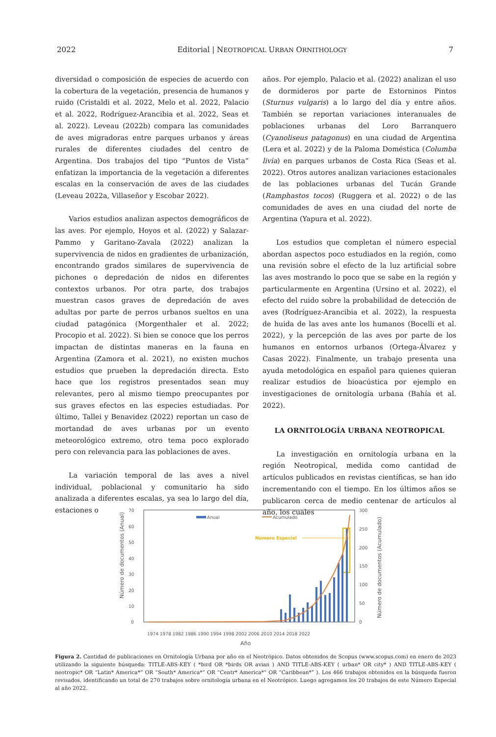2022 Editorial | NEOTROPICAL URBAN ORNITHOLOGY 7
diversidad o composición de especies de acuerdo con la cobertura de la vegetación, presencia de humanos y ruido (Cristaldi et al. 2022, Melo et al. 2022, Palacio et al. 2022, Rodríguez-Arancibia et al. 2022, Seas et al. 2022). Leveau (2022b) compara las comunidades de aves migradoras entre parques urbanos y áreas rurales de diferentes ciudades del centro de Argentina. Dos trabajos del tipo “Puntos de Vista” enfatizan la importancia de la vegetación a diferentes escalas en la conservación de aves de las ciudades (Leveau 2022a, Villaseñor y Escobar 2022).
Varios estudios analizan aspectos demográficos de las aves. Por ejemplo, Hoyos et al. (2022) y Salazar-Pammo y Garitano-Zavala (2022) analizan la supervivencia de nidos en gradientes de urbanización, encontrando grados similares de supervivencia de pichones o depredación de nidos en diferentes contextos urbanos. Por otra parte, dos trabajos muestran casos graves de depredación de aves adultas por parte de perros urbanos sueltos en una ciudad patagónica (Morgenthaler et al. 2022; Procopio et al. 2022). Si bien se conoce que los perros impactan de distintas maneras en la fauna en Argentina (Zamora et al. 2021), no existen muchos estudios que prueben la depredación directa. Esto hace que los registros presentados sean muy relevantes, pero al mismo tiempo preocupantes por sus graves efectos en las especies estudiadas. Por último, Tallei y Benavidez (2022) reportan un caso de mortandad de aves urbanas por un evento meteorológico extremo, otro tema poco explorado pero con relevancia para las poblaciones de aves.
La variación temporal de las aves a nivel individual, poblacional y comunitario ha sido analizada a diferentes escalas, ya sea lo largo del día, estaciones o
años. Por ejemplo, Palacio et al. (2022) analizan el uso de dormideros por parte de Estorninos Pintos (Sturnus vulgaris) a lo largo del día y entre años. También se reportan variaciones interanuales de poblaciones urbanas del Loro Barranquero (Cyanoliseus patagonus) en una ciudad de Argentina (Lera et al. 2022) y de la Paloma Doméstica (Columba livia) en parques urbanos de Costa Rica (Seas et al. 2022). Otros autores analizan variaciones estacionales de las poblaciones urbanas del Tucán Grande (Ramphastos tocos) (Ruggera et al. 2022) o de las comunidades de aves en una ciudad del norte de Argentina (Yapura et al. 2022).
Los estudios que completan el número especial abordan aspectos poco estudiados en la región, como una revisión sobre el efecto de la luz artificial sobre las aves mostrando lo poco que se sabe en la región y particularmente en Argentina (Ursino et al. 2022), el efecto del ruido sobre la probabilidad de detección de aves (Rodríguez-Arancibia et al. 2022), la respuesta de huida de las aves ante los humanos (Bocelli et al. 2022), y la percepción de las aves por parte de los humanos en entornos urbanos (Ortega-Álvarez y Casas 2022). Finalmente, un trabajo presenta una ayuda metodológica en español para quienes quieran realizar estudios de bioacústica por ejemplo en investigaciones de ornitología urbana (Bahía et al. 2022).
LA ORNITOLOGÍA URBANA NEOTROPICAL
La investigación en ornitología urbana en la región Neotropical, medida como cantidad de artículos publicados en revistas científicas, se han ido incrementando con el tiempo. En los últimos años se publicaron cerca de medio centenar de artículos al año, los cuales
70
60
50
40
30
20
10
0
300
250
200
150
100
50
0
Número de documentos (Anual)
Número de documentos (Acumulado)
Anual
Acumulado
Número Especial
1974 1978 1982 1986 1990 1994 1998 2002 2006 2010 2014 2018 2022
Año
Figura 2. Cantidad de publicaciones en Ornitología Urbana por año en el Neotrópico. Datos obtenidos de Scopus (www.scopus.com) en enero de 2023 utilizando la siguiente búsqueda: TITLE-ABS-KEY ( *bird OR *birds OR avian ) AND TITLE-ABS-KEY ( urban* OR city* ) AND TITLE-ABS-KEY ( neotropic* OR “Latin* America*” OR “South* America*” OR “Centr* America*” OR “Caribbean*” ). Los 466 trabajos obtenidos en la búsqueda fueron revisados, identificando un total de 270 trabajos sobre ornitología urbana en el Neotrópico. Luego agregamos los 20 trabajos de este Número Especial al año 2022.